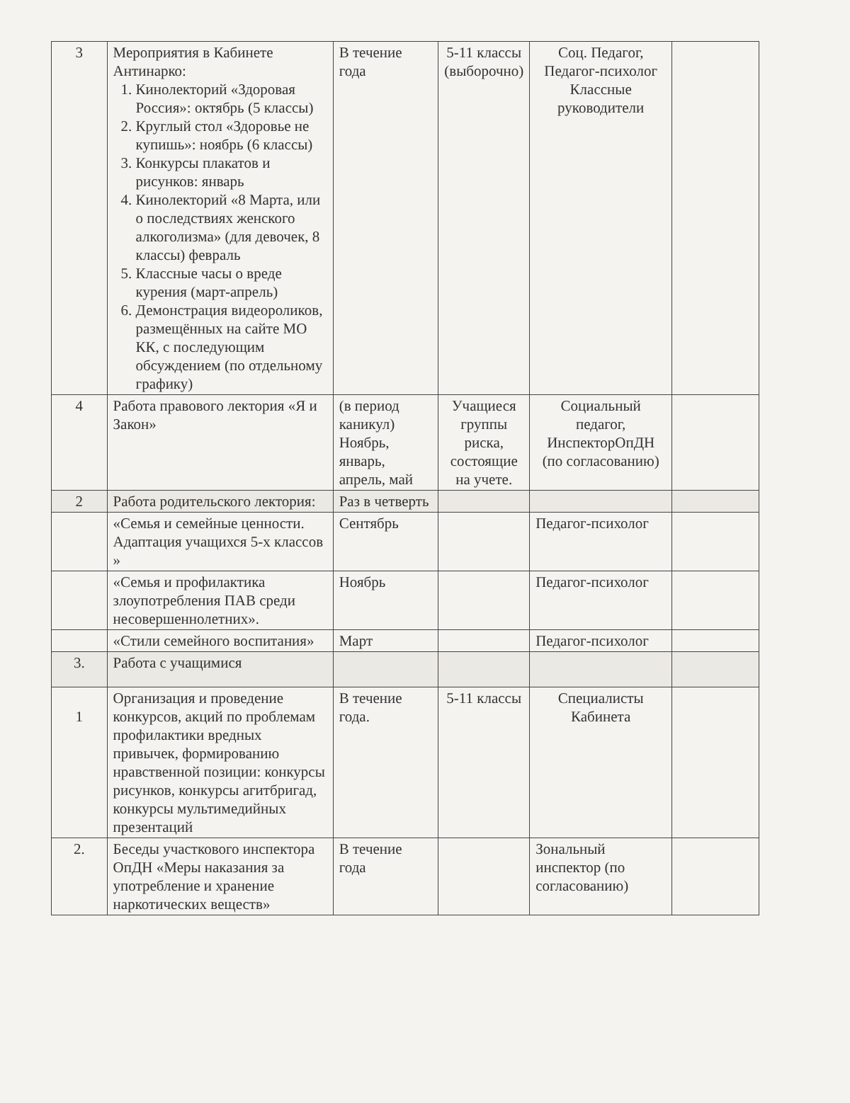| 3 | Мероприятия в Кабинете Антинарко: 1. Кинолекторий «Здоровая Россия»: октябрь (5 классы) 2. Круглый стол «Здоровье не купишь»: ноябрь (6 классы) 3. Конкурсы плакатов и рисунков: январь 4. Кинолекторий «8 Марта, или о последствиях женского алкоголизма» (для девочек, 8 классы) февраль 5. Классные часы о вреде курения (март-апрель) 6. Демонстрация видеороликов, размещённых на сайте МО КК, с последующим обсуждением (по отдельному графику) | В течение года | 5-11 классы (выборочно) | Соц. Педагог, Педагог-психолог Классные руководители | |
| 4 | Работа правового лектория «Я и Закон» | (в период каникул) Ноябрь, январь, апрель, май | Учащиеся группы риска, состоящие на учете. | Социальный педагог, ИнспекторОпДН (по согласованию) | |
| 2 | Работа родительского лектория: | Раз в четверть | | | |
| | «Семья и семейные ценности. Адаптация учащихся 5-х классов » | Сентябрь | | Педагог-психолог | |
| | «Семья и профилактика злоупотребления ПАВ среди несовершеннолетних». | Ноябрь | | Педагог-психолог | |
| | «Стили семейного воспитания» | Март | | Педагог-психолог | |
| 3. | Работа с учащимися | | | | |
| 1 | Организация и проведение конкурсов, акций по проблемам профилактики вредных привычек, формированию нравственной позиции: конкурсы рисунков, конкурсы агитбригад, конкурсы мультимедийных презентаций | В течение года. | 5-11 классы | Специалисты Кабинета | |
| 2. | Беседы участкового инспектора ОпДН «Меры наказания за употребление и хранение наркотических веществ» | В течение года | | Зональный инспектор (по согласованию) | |